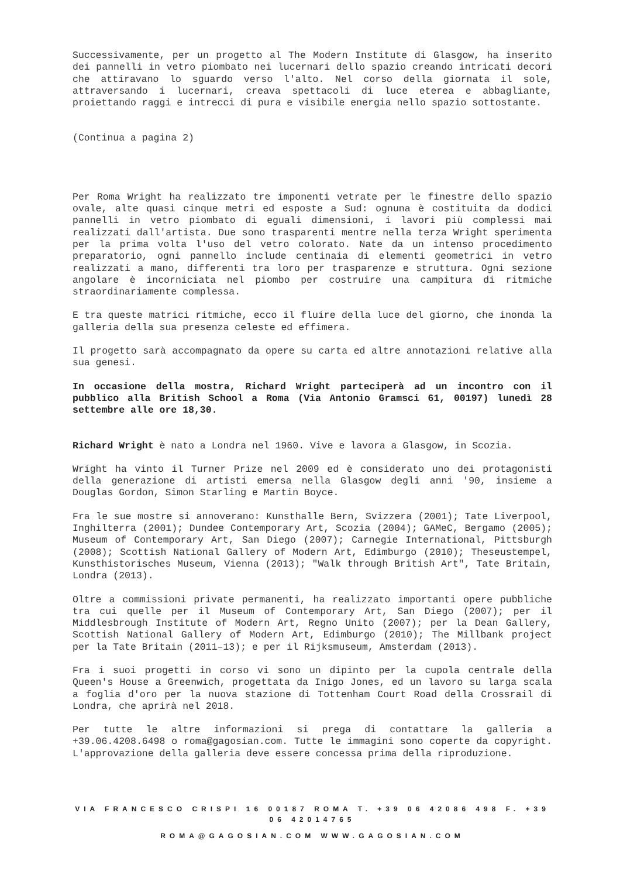Successivamente, per un progetto al The Modern Institute di Glasgow, ha inserito dei pannelli in vetro piombato nei lucernari dello spazio creando intricati decori che attiravano lo sguardo verso l'alto. Nel corso della giornata il sole, attraversando i lucernari, creava spettacoli di luce eterea e abbagliante, proiettando raggi e intrecci di pura e visibile energia nello spazio sottostante.
(Continua a pagina 2)
Per Roma Wright ha realizzato tre imponenti vetrate per le finestre dello spazio ovale, alte quasi cinque metri ed esposte a Sud: ognuna è costituita da dodici pannelli in vetro piombato di eguali dimensioni, i lavori più complessi mai realizzati dall'artista. Due sono trasparenti mentre nella terza Wright sperimenta per la prima volta l'uso del vetro colorato. Nate da un intenso procedimento preparatorio, ogni pannello include centinaia di elementi geometrici in vetro realizzati a mano, differenti tra loro per trasparenze e struttura. Ogni sezione angolare è incorniciata nel piombo per costruire una campitura di ritmiche straordinariamente complessa.
E tra queste matrici ritmiche, ecco il fluire della luce del giorno, che inonda la galleria della sua presenza celeste ed effimera.
Il progetto sarà accompagnato da opere su carta ed altre annotazioni relative alla sua genesi.
In occasione della mostra, Richard Wright parteciperà ad un incontro con il pubblico alla British School a Roma (Via Antonio Gramsci 61, 00197) lunedì 28 settembre alle ore 18,30.
Richard Wright è nato a Londra nel 1960. Vive e lavora a Glasgow, in Scozia.
Wright ha vinto il Turner Prize nel 2009 ed è considerato uno dei protagonisti della generazione di artisti emersa nella Glasgow degli anni '90, insieme a Douglas Gordon, Simon Starling e Martin Boyce.
Fra le sue mostre si annoverano: Kunsthalle Bern, Svizzera (2001); Tate Liverpool, Inghilterra (2001); Dundee Contemporary Art, Scozia (2004); GAMeC, Bergamo (2005); Museum of Contemporary Art, San Diego (2007); Carnegie International, Pittsburgh (2008); Scottish National Gallery of Modern Art, Edimburgo (2010); Theseustempel, Kunsthistorisches Museum, Vienna (2013); "Walk through British Art", Tate Britain, Londra (2013).
Oltre a commissioni private permanenti, ha realizzato importanti opere pubbliche tra cui quelle per il Museum of Contemporary Art, San Diego (2007); per il Middlesbrough Institute of Modern Art, Regno Unito (2007); per la Dean Gallery, Scottish National Gallery of Modern Art, Edimburgo (2010); The Millbank project per la Tate Britain (2011–13); e per il Rijksmuseum, Amsterdam (2013).
Fra i suoi progetti in corso vi sono un dipinto per la cupola centrale della Queen's House a Greenwich, progettata da Inigo Jones, ed un lavoro su larga scala a foglia d'oro per la nuova stazione di Tottenham Court Road della Crossrail di Londra, che aprirà nel 2018.
Per tutte le altre informazioni si prega di contattare la galleria a +39.06.4208.6498 o roma@gagosian.com. Tutte le immagini sono coperte da copyright. L'approvazione della galleria deve essere concessa prima della riproduzione.
VIA FRANCESCO CRISPI 16 00187 ROMA T. +39 06 42086 498 F. +39 06 42014765
ROMA@GAGOSIAN.COM WWW.GAGOSIAN.COM